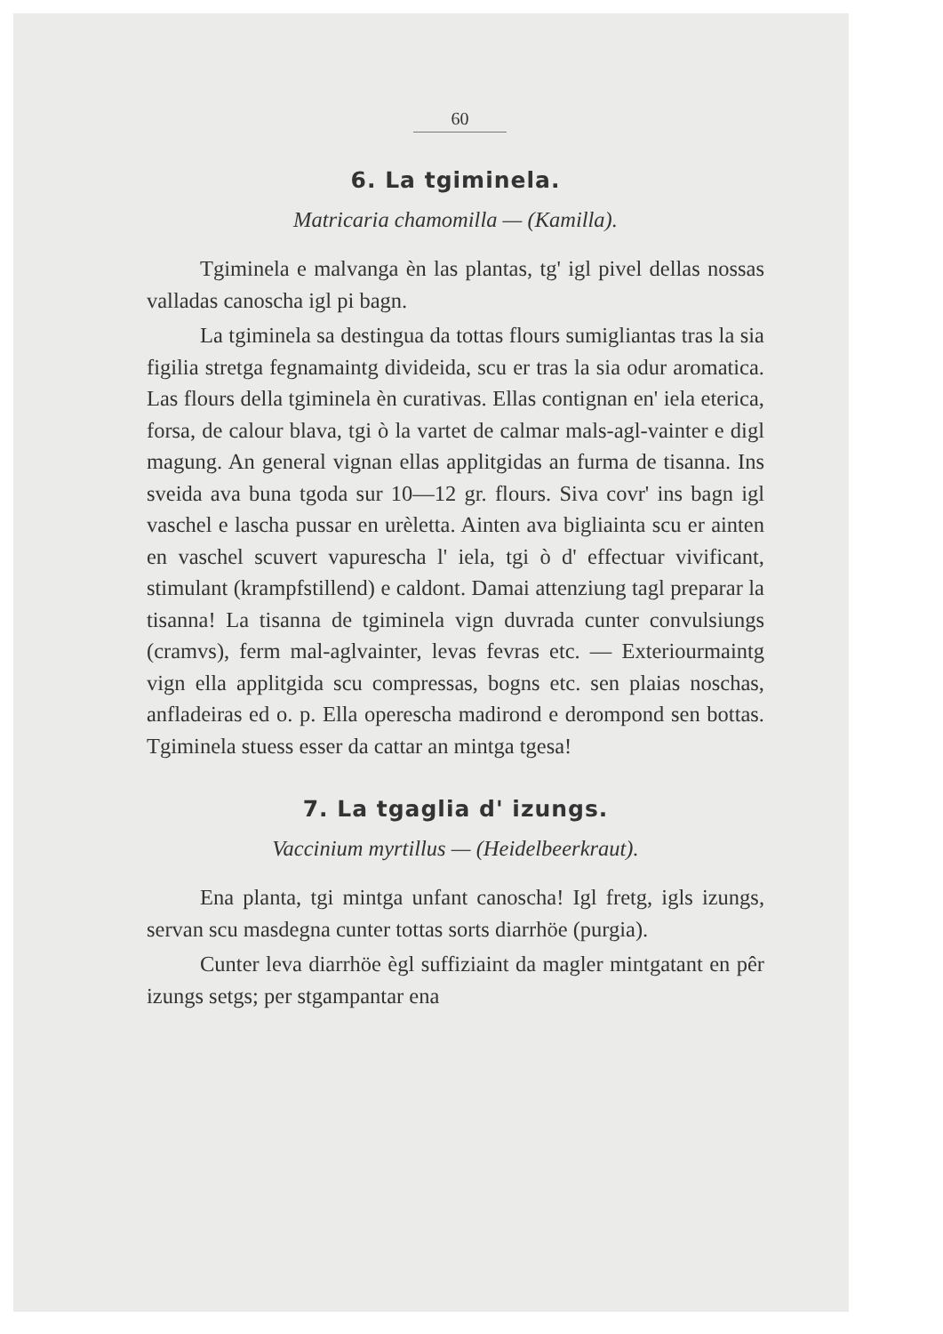60
6. La tgiminela.
Matricaria chamomilla — (Kamilla).
Tgiminela e malvanga èn las plantas, tg' igl pivel dellas nossas valladas canoscha igl pi bagn.
La tgiminela sa destingua da tottas flours sumigliantas tras la sia figilia stretga fegnamaintg divideida, scu er tras la sia odur aromatica. Las flours della tgiminela èn curativas. Ellas contignan en' iela eterica, forsa, de calour blava, tgi ò la vartet de calmar mals-agl-vainter e digl magung. An general vignan ellas applitgidas an furma de tisanna. Ins sveida ava buna tgoda sur 10—12 gr. flours. Siva covr' ins bagn igl vaschel e lascha pussar en urèletta. Ainten ava bigliainta scu er ainten en vaschel scuvert vapurescha l' iela, tgi ò d' effectuar vivificant, stimulant (krampfstillend) e caldont. Damai attenziung tagl preparar la tisanna! La tisanna de tgiminela vign duvrada cunter convulsiungs (cramvs), ferm mal-aglvainter, levas fevras etc. — Exteriourmaintg vign ella applitgida scu compressas, bogns etc. sen plaias noschas, anfladeiras ed o. p. Ella operescha madirond e derompond sen bottas. Tgiminela stuess esser da cattar an mintga tgesa!
7. La tgaglia d' izungs.
Vaccinium myrtillus — (Heidelbeerkraut).
Ena planta, tgi mintga unfant canoscha! Igl fretg, igls izungs, servan scu masdegna cunter tottas sorts diarrhöe (purgia).
Cunter leva diarrhöe ègl suffiziaint da magler mintgatant en pêr izungs setgs; per stgampantar ena